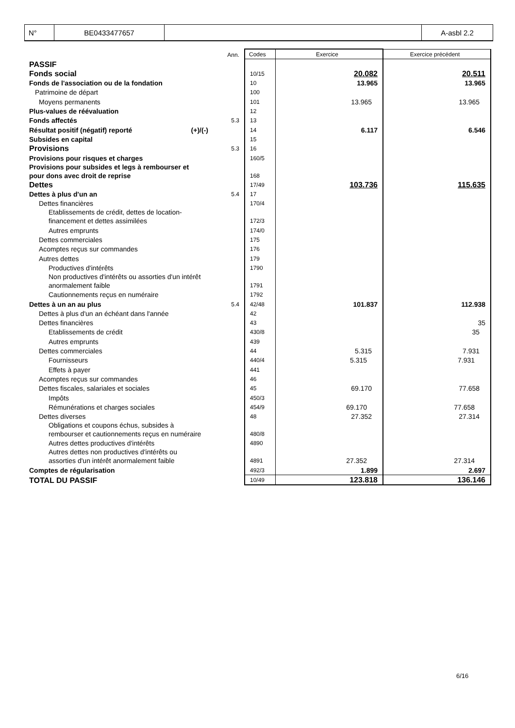| N° | BE0433477657 | | A-asbl 2.2 |
| | Ann. | Codes | Exercice | Exercice précédent |
| PASSIF | | | | |
| Fonds social | | 10/15 | 20.082 | 20.511 |
| Fonds de l'association ou de la fondation | | 10 | 13.965 | 13.965 |
| Patrimoine de départ | | 100 | | |
| Moyens permanents | | 101 | 13.965 | 13.965 |
| Plus-values de réévaluation | | 12 | | |
| Fonds affectés | 5.3 | 13 | | |
| Résultat positif (négatif) reporté (+)/(-) | | 14 | 6.117 | 6.546 |
| Subsides en capital | | 15 | | |
| Provisions | 5.3 | 16 | | |
| Provisions pour risques et charges | | 160/5 | | |
| Provisions pour subsides et legs à rembourser et pour dons avec droit de reprise | | 168 | | |
| Dettes | | 17/49 | 103.736 | 115.635 |
| Dettes à plus d'un an | 5.4 | 17 | | |
| Dettes financières | | 170/4 | | |
| Etablissements de crédit, dettes de location- financement et dettes assimilées | | 172/3 | | |
| Autres emprunts | | 174/0 | | |
| Dettes commerciales | | 175 | | |
| Acomptes reçus sur commandes | | 176 | | |
| Autres dettes | | 179 | | |
| Productives d'intérêts | | 1790 | | |
| Non productives d'intérêts ou assorties d'un intérêt anormalement faible | | 1791 | | |
| Cautionnements reçus en numéraire | | 1792 | | |
| Dettes à un an au plus | 5.4 | 42/48 | 101.837 | 112.938 |
| Dettes à plus d'un an échéant dans l'année | | 42 | | |
| Dettes financières | | 43 | | 35 |
| Etablissements de crédit | | 430/8 | | 35 |
| Autres emprunts | | 439 | | |
| Dettes commerciales | | 44 | 5.315 | 7.931 |
| Fournisseurs | | 440/4 | 5.315 | 7.931 |
| Effets à payer | | 441 | | |
| Acomptes reçus sur commandes | | 46 | | |
| Dettes fiscales, salariales et sociales | | 45 | 69.170 | 77.658 |
| Impôts | | 450/3 | | |
| Rémunérations et charges sociales | | 454/9 | 69.170 | 77.658 |
| Dettes diverses | | 48 | 27.352 | 27.314 |
| Obligations et coupons échus, subsides à rembourser et cautionnements reçus en numéraire | | 480/8 | | |
| Autres dettes productives d'intérêts | | 4890 | | |
| Autres dettes non productives d'intérêts ou assorties d'un intérêt anormalement faible | | 4891 | 27.352 | 27.314 |
| Comptes de régularisation | | 492/3 | 1.899 | 2.697 |
| TOTAL DU PASSIF | | 10/49 | 123.818 | 136.146 |
6/16